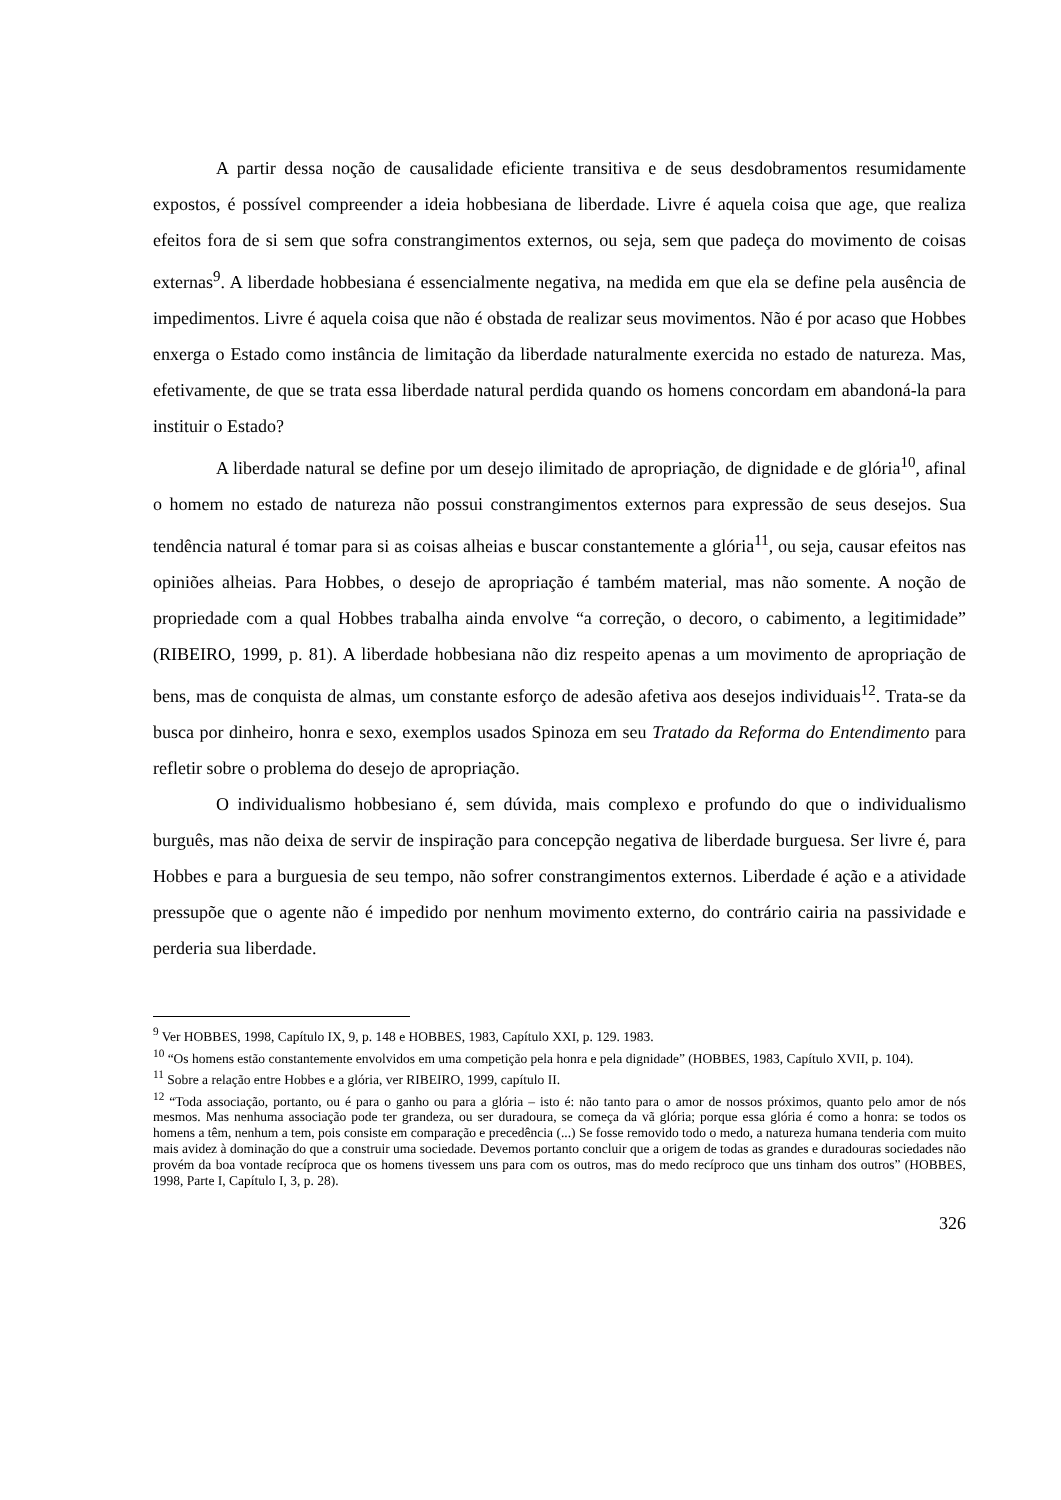A partir dessa noção de causalidade eficiente transitiva e de seus desdobramentos resumidamente expostos, é possível compreender a ideia hobbesiana de liberdade. Livre é aquela coisa que age, que realiza efeitos fora de si sem que sofra constrangimentos externos, ou seja, sem que padeça do movimento de coisas externas<sup>9</sup>. A liberdade hobbesiana é essencialmente negativa, na medida em que ela se define pela ausência de impedimentos. Livre é aquela coisa que não é obstada de realizar seus movimentos. Não é por acaso que Hobbes enxerga o Estado como instância de limitação da liberdade naturalmente exercida no estado de natureza. Mas, efetivamente, de que se trata essa liberdade natural perdida quando os homens concordam em abandoná-la para instituir o Estado?
A liberdade natural se define por um desejo ilimitado de apropriação, de dignidade e de glória<sup>10</sup>, afinal o homem no estado de natureza não possui constrangimentos externos para expressão de seus desejos. Sua tendência natural é tomar para si as coisas alheias e buscar constantemente a glória<sup>11</sup>, ou seja, causar efeitos nas opiniões alheias. Para Hobbes, o desejo de apropriação é também material, mas não somente. A noção de propriedade com a qual Hobbes trabalha ainda envolve “a correção, o decoro, o cabimento, a legitimidade” (RIBEIRO, 1999, p. 81). A liberdade hobbesiana não diz respeito apenas a um movimento de apropriação de bens, mas de conquista de almas, um constante esforço de adesão afetiva aos desejos individuais<sup>12</sup>. Trata-se da busca por dinheiro, honra e sexo, exemplos usados Spinoza em seu Tratado da Reforma do Entendimento para refletir sobre o problema do desejo de apropriação.
O individualismo hobbesiano é, sem dúvida, mais complexo e profundo do que o individualismo burguês, mas não deixa de servir de inspiração para concepção negativa de liberdade burguesa. Ser livre é, para Hobbes e para a burguesia de seu tempo, não sofrer constrangimentos externos. Liberdade é ação e a atividade pressupõe que o agente não é impedido por nenhum movimento externo, do contrário cairia na passividade e perderia sua liberdade.
<sup>9</sup> Ver HOBBES, 1998, Capítulo IX, 9, p. 148 e HOBBES, 1983, Capítulo XXI, p. 129. 1983.
<sup>10</sup> “Os homens estão constantemente envolvidos em uma competição pela honra e pela dignidade” (HOBBES, 1983, Capítulo XVII, p. 104).
<sup>11</sup> Sobre a relação entre Hobbes e a glória, ver RIBEIRO, 1999, capítulo II.
<sup>12</sup> “Toda associação, portanto, ou é para o ganho ou para a glória – isto é: não tanto para o amor de nossos próximos, quanto pelo amor de nós mesmos. Mas nenhuma associação pode ter grandeza, ou ser duradoura, se começa da vã glória; porque essa glória é como a honra: se todos os homens a têm, nenhum a tem, pois consiste em comparação e precedência (...) Se fosse removido todo o medo, a natureza humana tenderia com muito mais avidez à dominação do que a construir uma sociedade. Devemos portanto concluir que a origem de todas as grandes e duradouras sociedades não provém da boa vontade recíproca que os homens tivessem uns para com os outros, mas do medo recíproco que uns tinham dos outros” (HOBBES, 1998, Parte I, Capítulo I, 3, p. 28).
326